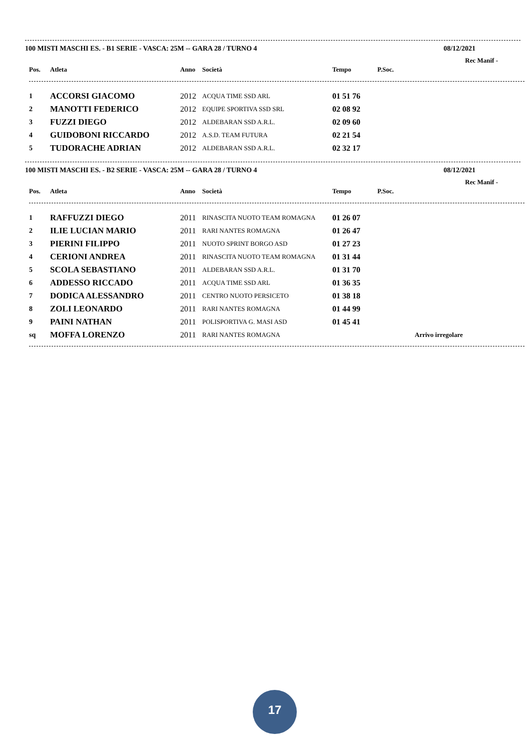100 MISTI MASCHI ES. - B1 SERIE - VASCA: 25M -- GARA 28 / TURNO 4 08/12/2021
Rec Manif -
| Pos. | Atleta | Anno | Società | Tempo | P.Soc. | |
| --- | --- | --- | --- | --- | --- | --- |
| 1 | ACCORSI GIACOMO | 2012 | ACQUA TIME SSD ARL | 01 51 76 | | |
| 2 | MANOTTI FEDERICO | 2012 | EQUIPE SPORTIVA SSD SRL | 02 08 92 | | |
| 3 | FUZZI DIEGO | 2012 | ALDEBARAN SSD A.R.L. | 02 09 60 | | |
| 4 | GUIDOBONI RICCARDO | 2012 | A.S.D. TEAM FUTURA | 02 21 54 | | |
| 5 | TUDORACHE ADRIAN | 2012 | ALDEBARAN SSD A.R.L. | 02 32 17 | | |
100 MISTI MASCHI ES. - B2 SERIE - VASCA: 25M -- GARA 28 / TURNO 4 08/12/2021
Rec Manif -
| Pos. | Atleta | Anno | Società | Tempo | P.Soc. | |
| --- | --- | --- | --- | --- | --- | --- |
| 1 | RAFFUZZI DIEGO | 2011 | RINASCITA NUOTO TEAM ROMAGNA | 01 26 07 | | |
| 2 | ILIE LUCIAN MARIO | 2011 | RARI NANTES ROMAGNA | 01 26 47 | | |
| 3 | PIERINI FILIPPO | 2011 | NUOTO SPRINT BORGO ASD | 01 27 23 | | |
| 4 | CERIONI ANDREA | 2011 | RINASCITA NUOTO TEAM ROMAGNA | 01 31 44 | | |
| 5 | SCOLA SEBASTIANO | 2011 | ALDEBARAN SSD A.R.L. | 01 31 70 | | |
| 6 | ADDESSO RICCADO | 2011 | ACQUA TIME SSD ARL | 01 36 35 | | |
| 7 | DODICA ALESSANDRO | 2011 | CENTRO NUOTO PERSICETO | 01 38 18 | | |
| 8 | ZOLI LEONARDO | 2011 | RARI NANTES ROMAGNA | 01 44 99 | | |
| 9 | PAINI NATHAN | 2011 | POLISPORTIVA G. MASI ASD | 01 45 41 | | |
| sq | MOFFA LORENZO | 2011 | RARI NANTES ROMAGNA | | | Arrivo irregolare |
17